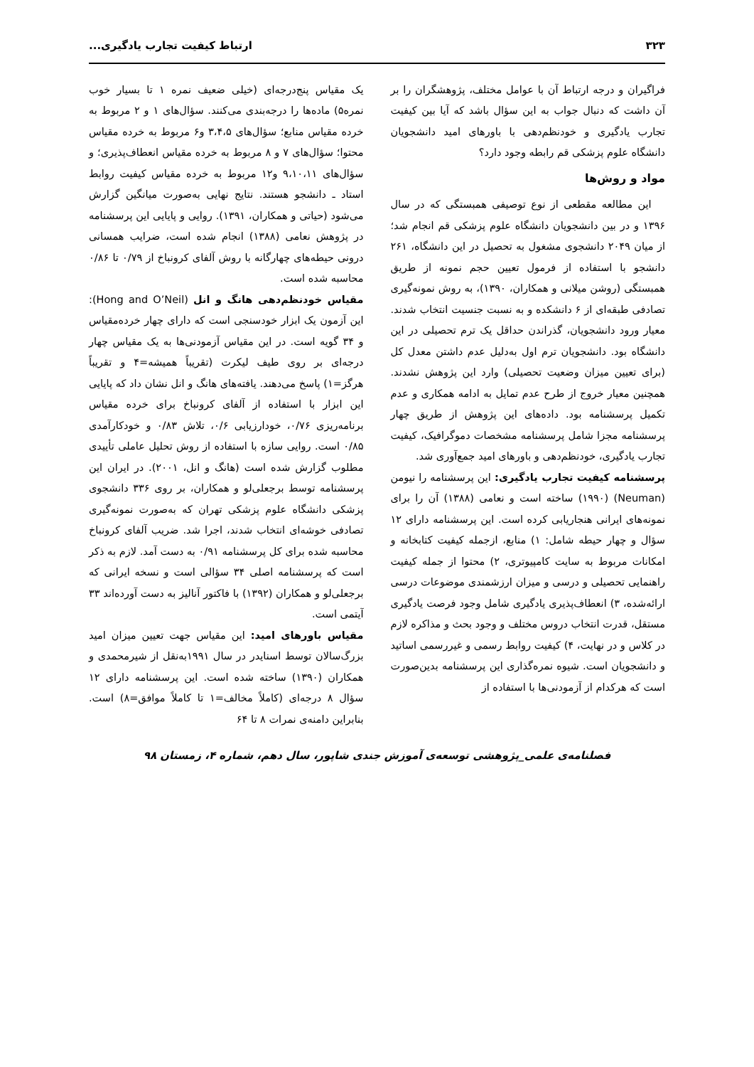۳۲۳ ارتباط کیفیت تجارب یادگیری...
فراگیران و درجه ارتباط آن با عوامل مختلف، پژوهشگران را بر آن داشت که دنبال جواب به این سؤال باشد که آیا بین کیفیت تجارب یادگیری و خودنظم‌دهی با باورهای امید دانشجویان دانشگاه علوم پزشکی قم رابطه وجود دارد؟
مواد و روش‌ها
این مطالعه مقطعی از نوع توصیفی همبستگی که در سال ۱۳۹۶ و در بین دانشجویان دانشگاه علوم پزشکی قم انجام شد؛ از میان ۲۰۴۹ دانشجوی مشغول به تحصیل در این دانشگاه، ۲۶۱ دانشجو با استفاده از فرمول تعیین حجم نمونه از طریق همبستگی (روشن میلانی و همکاران، ۱۳۹۰)، به روش نمونه‌گیری تصادفی طبقه‌ای از ۶ دانشکده و به نسبت جنسیت انتخاب شدند. معیار ورود دانشجویان، گذراندن حداقل یک ترم تحصیلی در این دانشگاه بود. دانشجویان ترم اول به‌دلیل عدم داشتن معدل کل (برای تعیین میزان وضعیت تحصیلی) وارد این پژوهش نشدند. همچنین معیار خروج از طرح عدم تمایل به ادامه همکاری و عدم تکمیل پرسشنامه بود. داده‌های این پژوهش از طریق چهار پرسشنامه مجزا شامل پرسشنامه مشخصات دموگرافیک، کیفیت تجارب یادگیری، خودنظم‌دهی و باورهای امید جمع‌آوری شد.
پرسشنامه کیفیت تجارب یادگیری: این پرسشنامه را نیومن (Neuman) (۱۹۹۰) ساخته است و نعامی (۱۳۸۸) آن را برای نمونه‌های ایرانی هنجاریابی کرده است. این پرسشنامه دارای ۱۲ سؤال و چهار حیطه شامل: ۱) منابع، ازجمله کیفیت کتابخانه و امکانات مربوط به سایت کامپیوتری، ۲) محتوا از جمله کیفیت راهنمایی تحصیلی و درسی و میزان ارزشمندی موضوعات درسی ارائه‌شده، ۳) انعطاف‌پذیری یادگیری شامل وجود فرصت یادگیری مستقل، قدرت انتخاب دروس مختلف و وجود بحث و مذاکره لازم در کلاس و در نهایت، ۴) کیفیت روابط رسمی و غیررسمی اساتید و دانشجویان است. شیوه نمره‌گذاری این پرسشنامه بدین‌صورت است که هرکدام از آزمودنی‌ها با استفاده از
یک مقیاس پنج‌درجه‌ای (خیلی ضعیف نمره ۱ تا بسیار خوب نمره۵) ماده‌ها را درجه‌بندی می‌کنند. سؤال‌های ۱ و ۲ مربوط به خرده مقیاس منابع؛ سؤال‌های ۳،۴،۵ و۶ مربوط به خرده مقیاس محتوا؛ سؤال‌های ۷ و ۸ مربوط به خرده مقیاس انعطاف‌پذیری؛ و سؤال‌های ۹،۱۰،۱۱ و۱۲ مربوط به خرده مقیاس کیفیت روابط استاد ـ دانشجو هستند. نتایج نهایی به‌صورت میانگین گزارش می‌شود (حیاتی و همکاران، ۱۳۹۱). روایی و پایایی این پرسشنامه در پژوهش نعامی (۱۳۸۸) انجام شده است، ضرایب همسانی درونی حیطه‌های چهارگانه با روش آلفای کرونباخ از ۰/۷۹ تا ۰/۸۶ محاسبه شده است.
مقیاس خودنظم‌دهی هانگ و انل (Hong and O’Neil): این آزمون یک ابزار خودسنجی است که دارای چهار خرده‌مقیاس و ۳۴ گویه است. در این مقیاس آزمودنی‌ها به یک مقیاس چهار درجه‌ای بر روی طیف لیکرت (تقریباً همیشه=۴ و تقریباً هرگز=۱) پاسخ می‌دهند. یافته‌های هانگ و انل نشان داد که پایایی این ابزار با استفاده از آلفای کرونباخ برای خرده مقیاس برنامه‌ریزی ۰/۷۶، خودارزیابی ۰/۶، تلاش ۰/۸۳ و خودکارآمدی ۰/۸۵ است. روایی سازه با استفاده از روش تحلیل عاملی تأییدی مطلوب گزارش شده است (هانگ و انل، ۲۰۰۱). در ایران این پرسشنامه توسط برجعلی‌لو و همکاران، بر روی ۳۳۶ دانشجوی پزشکی دانشگاه علوم پزشکی تهران که به‌صورت نمونه‌گیری تصادفی خوشه‌ای انتخاب شدند، اجرا شد. ضریب آلفای کرونباخ محاسبه شده برای کل پرسشنامه ۰/۹۱ به دست آمد. لازم به ذکر است که پرسشنامه اصلی ۳۴ سؤالی است و نسخه ایرانی که برجعلی‌لو و همکاران (۱۳۹۲) با فاکتور آنالیز به دست آورده‌اند ۳۳ آیتمی است.
مقیاس باورهای امید: این مقیاس جهت تعیین میزان امید بزرگ‌سالان توسط اسنایدر در سال ۱۹۹۱به‌نقل از شیرمحمدی و همکاران (۱۳۹۰) ساخته شده است. این پرسشنامه دارای ۱۲ سؤال ۸ درجه‌ای (کاملاً مخالف=۱ تا کاملاً موافق=۸) است. بنابراین دامنه‌ی نمرات ۸ تا ۶۴
فصلنامه‌ی علمی_پژوهشی توسعه‌ی آموزش جندی شاپور، سال دهم، شماره ۴، زمستان ۹۸